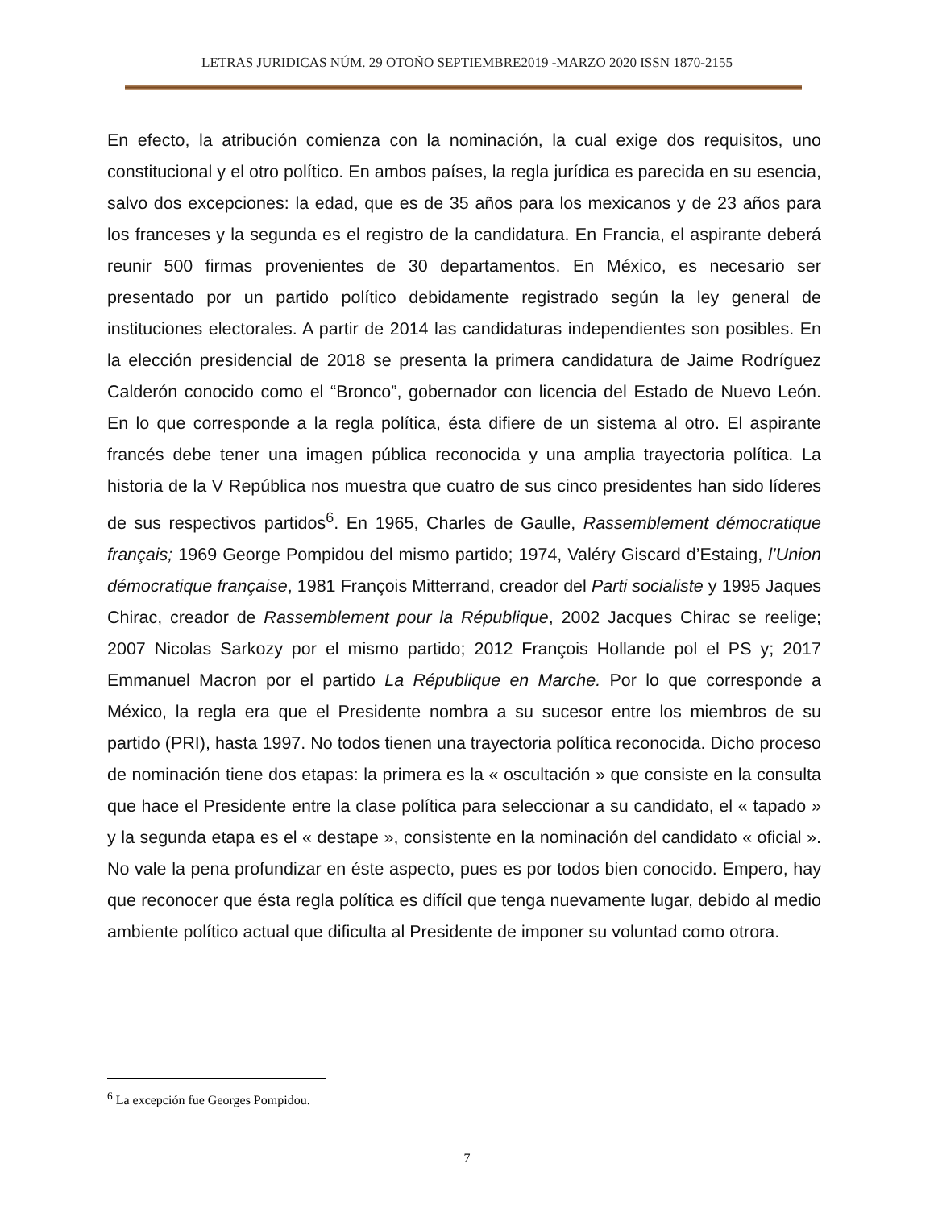LETRAS JURIDICAS NÚM. 29 OTOÑO SEPTIEMBRE2019 -MARZO 2020 ISSN 1870-2155
En efecto, la atribución comienza con la nominación, la cual exige dos requisitos, uno constitucional y el otro político. En ambos países, la regla jurídica es parecida en su esencia, salvo dos excepciones: la edad, que es de 35 años para los mexicanos y de 23 años para los franceses y la segunda es el registro de la candidatura. En Francia, el aspirante deberá reunir 500 firmas provenientes de 30 departamentos. En México, es necesario ser presentado por un partido político debidamente registrado según la ley general de instituciones electorales. A partir de 2014 las candidaturas independientes son posibles. En la elección presidencial de 2018 se presenta la primera candidatura de Jaime Rodríguez Calderón conocido como el “Bronco”, gobernador con licencia del Estado de Nuevo León. En lo que corresponde a la regla política, ésta difiere de un sistema al otro. El aspirante francés debe tener una imagen pública reconocida y una amplia trayectoria política. La historia de la V República nos muestra que cuatro de sus cinco presidentes han sido líderes de sus respectivos partidos<sup>6</sup>. En 1965, Charles de Gaulle, Rassemblement démocratique français; 1969 George Pompidou del mismo partido; 1974, Valéry Giscard d’Estaing, l’Union démocratique française, 1981 François Mitterrand, creador del Parti socialiste y 1995 Jaques Chirac, creador de Rassemblement pour la République, 2002 Jacques Chirac se reelige; 2007 Nicolas Sarkozy por el mismo partido; 2012 François Hollande pol el PS y; 2017 Emmanuel Macron por el partido La République en Marche. Por lo que corresponde a México, la regla era que el Presidente nombra a su sucesor entre los miembros de su partido (PRI), hasta 1997. No todos tienen una trayectoria política reconocida. Dicho proceso de nominación tiene dos etapas: la primera es la « oscultación » que consiste en la consulta que hace el Presidente entre la clase política para seleccionar a su candidato, el « tapado » y la segunda etapa es el « destape », consistente en la nominación del candidato « oficial ». No vale la pena profundizar en éste aspecto, pues es por todos bien conocido. Empero, hay que reconocer que ésta regla política es difícil que tenga nuevamente lugar, debido al medio ambiente político actual que dificulta al Presidente de imponer su voluntad como otrora.
<sup>6</sup> La excepción fue Georges Pompidou.
7